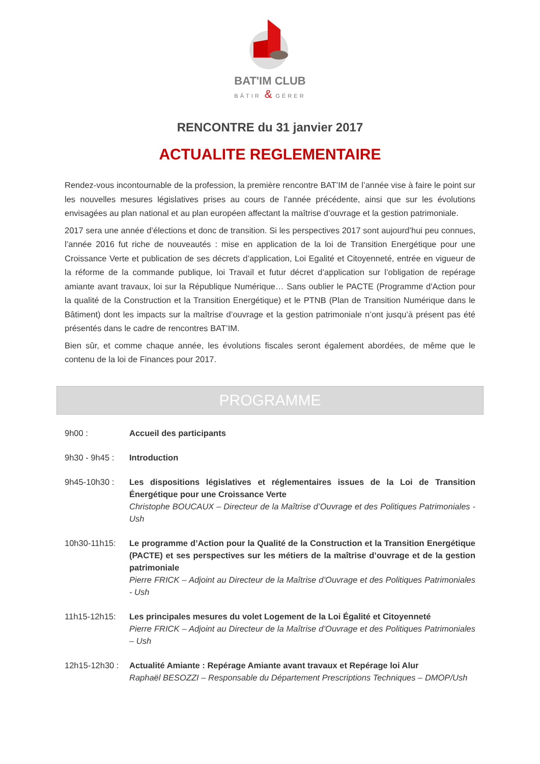BAT'IM CLUB
BÂTIR & GÉRER
RENCONTRE du 31 janvier 2017
ACTUALITE REGLEMENTAIRE
Rendez-vous incontournable de la profession, la première rencontre BAT’IM de l’année vise à faire le point sur les nouvelles mesures législatives prises au cours de l’année précédente, ainsi que sur les évolutions envisagées au plan national et au plan européen affectant la maîtrise d’ouvrage et la gestion patrimoniale.
2017 sera une année d’élections et donc de transition. Si les perspectives 2017 sont aujourd’hui peu connues, l’année 2016 fut riche de nouveautés : mise en application de la loi de Transition Energétique pour une Croissance Verte et publication de ses décrets d’application, Loi Egalité et Citoyenneté, entrée en vigueur de la réforme de la commande publique, loi Travail et futur décret d’application sur l’obligation de repérage amiante avant travaux, loi sur la République Numérique… Sans oublier le PACTE (Programme d'Action pour la qualité de la Construction et la Transition Energétique) et le PTNB (Plan de Transition Numérique dans le Bâtiment) dont les impacts sur la maîtrise d’ouvrage et la gestion patrimoniale n’ont jusqu’à présent pas été présentés dans le cadre de rencontres BAT’IM.
Bien sûr, et comme chaque année, les évolutions fiscales seront également abordées, de même que le contenu de la loi de Finances pour 2017.
PROGRAMME
9h00 : Accueil des participants
9h30 - 9h45 :
Introduction
9h45-10h30 : Les dispositions législatives et réglementaires issues de la Loi de Transition Énergétique pour une Croissance Verte
Christophe BOUCAUX – Directeur de la Maîtrise d’Ouvrage et des Politiques Patrimoniales - Ush
10h30-11h15: Le programme d’Action pour la Qualité de la Construction et la Transition Energétique (PACTE) et ses perspectives sur les métiers de la maîtrise d’ouvrage et de la gestion patrimoniale
Pierre FRICK – Adjoint au Directeur de la Maîtrise d’Ouvrage et des Politiques Patrimoniales - Ush
11h15-12h15: Les principales mesures du volet Logement de la Loi Égalité et Citoyenneté
Pierre FRICK – Adjoint au Directeur de la Maîtrise d’Ouvrage et des Politiques Patrimoniales – Ush
12h15-12h30 :
Actualité Amiante : Repérage Amiante avant travaux et Repérage loi Alur
Raphaël BESOZZI – Responsable du Département Prescriptions Techniques – DMOP/Ush